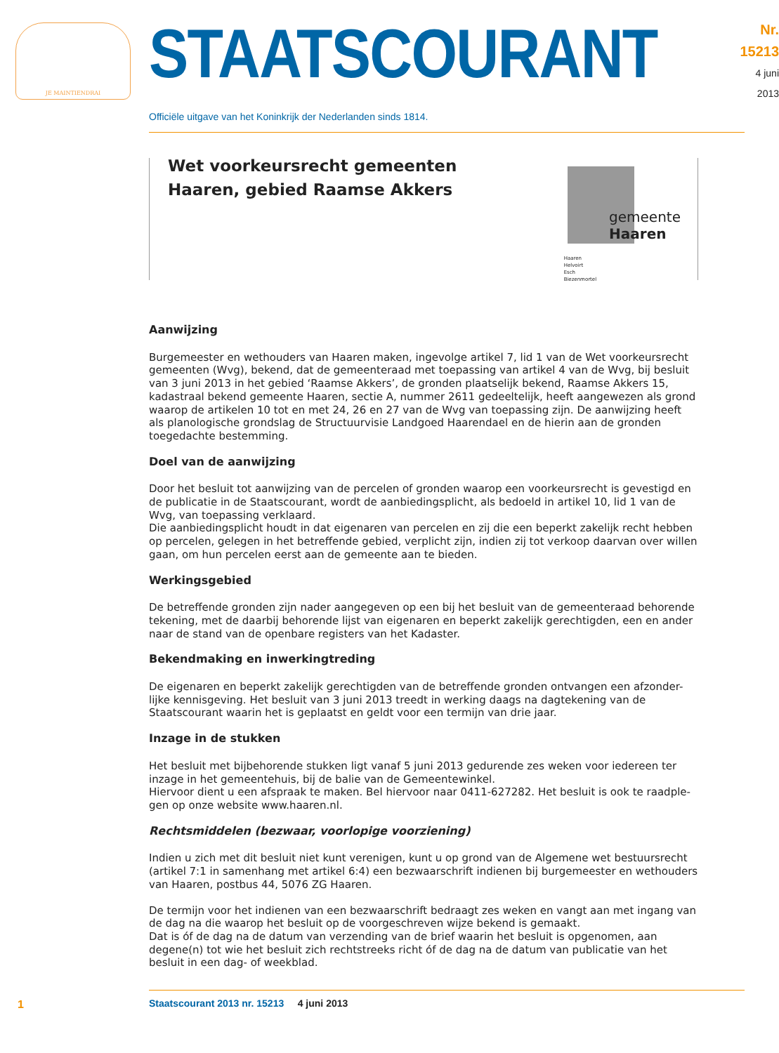JE MAINTIENDRAI
STAATSCOURANT
Nr. 15213
4 juni
2013
Officiële uitgave van het Koninkrijk der Nederlanden sinds 1814.
Wet voorkeursrecht gemeenten
Haaren, gebied Raamse Akkers
Haaren
Helvoirt
Esch
Biezenmortel
gemeente
Haaren
Aanwijzing
Burgemeester en wethouders van Haaren maken, ingevolge artikel 7, lid 1 van de Wet voorkeursrecht gemeenten (Wvg), bekend, dat de gemeenteraad met toepassing van artikel 4 van de Wvg, bij besluit van 3 juni 2013 in het gebied ‘Raamse Akkers’, de gronden plaatselijk bekend, Raamse Akkers 15, kadastraal bekend gemeente Haaren, sectie A, nummer 2611 gedeeltelijk, heeft aangewezen als grond waarop de artikelen 10 tot en met 24, 26 en 27 van de Wvg van toepassing zijn. De aanwijzing heeft als planologische grondslag de Structuurvisie Landgoed Haarendael en de hierin aan de gronden toegedachte bestemming.
Doel van de aanwijzing
Door het besluit tot aanwijzing van de percelen of gronden waarop een voorkeursrecht is gevestigd en de publicatie in de Staatscourant, wordt de aanbiedingsplicht, als bedoeld in artikel 10, lid 1 van de Wvg, van toepassing verklaard.
Die aanbiedingsplicht houdt in dat eigenaren van percelen en zij die een beperkt zakelijk recht hebben op percelen, gelegen in het betreffende gebied, verplicht zijn, indien zij tot verkoop daarvan over willen gaan, om hun percelen eerst aan de gemeente aan te bieden.
Werkingsgebied
De betreffende gronden zijn nader aangegeven op een bij het besluit van de gemeenteraad behorende tekening, met de daarbij behorende lijst van eigenaren en beperkt zakelijk gerechtigden, een en ander naar de stand van de openbare registers van het Kadaster.
Bekendmaking en inwerkingtreding
De eigenaren en beperkt zakelijk gerechtigden van de betreffende gronden ontvangen een afzonder-lijke kennisgeving. Het besluit van 3 juni 2013 treedt in werking daags na dagtekening van de Staatscourant waarin het is geplaatst en geldt voor een termijn van drie jaar.
Inzage in de stukken
Het besluit met bijbehorende stukken ligt vanaf 5 juni 2013 gedurende zes weken voor iedereen ter inzage in het gemeentehuis, bij de balie van de Gemeentewinkel.
Hiervoor dient u een afspraak te maken. Bel hiervoor naar 0411-627282. Het besluit is ook te raadple-gen op onze website www.haaren.nl.
Rechtsmiddelen (bezwaar, voorlopige voorziening)
Indien u zich met dit besluit niet kunt verenigen, kunt u op grond van de Algemene wet bestuursrecht (artikel 7:1 in samenhang met artikel 6:4) een bezwaarschrift indienen bij burgemeester en wethouders van Haaren, postbus 44, 5076 ZG Haaren.
De termijn voor het indienen van een bezwaarschrift bedraagt zes weken en vangt aan met ingang van de dag na die waarop het besluit op de voorgeschreven wijze bekend is gemaakt.
Dat is óf de dag na de datum van verzending van de brief waarin het besluit is opgenomen, aan degene(n) tot wie het besluit zich rechtstreeks richt óf de dag na de datum van publicatie van het besluit in een dag- of weekblad.
1
Staatscourant 2013 nr. 15213 4 juni 2013